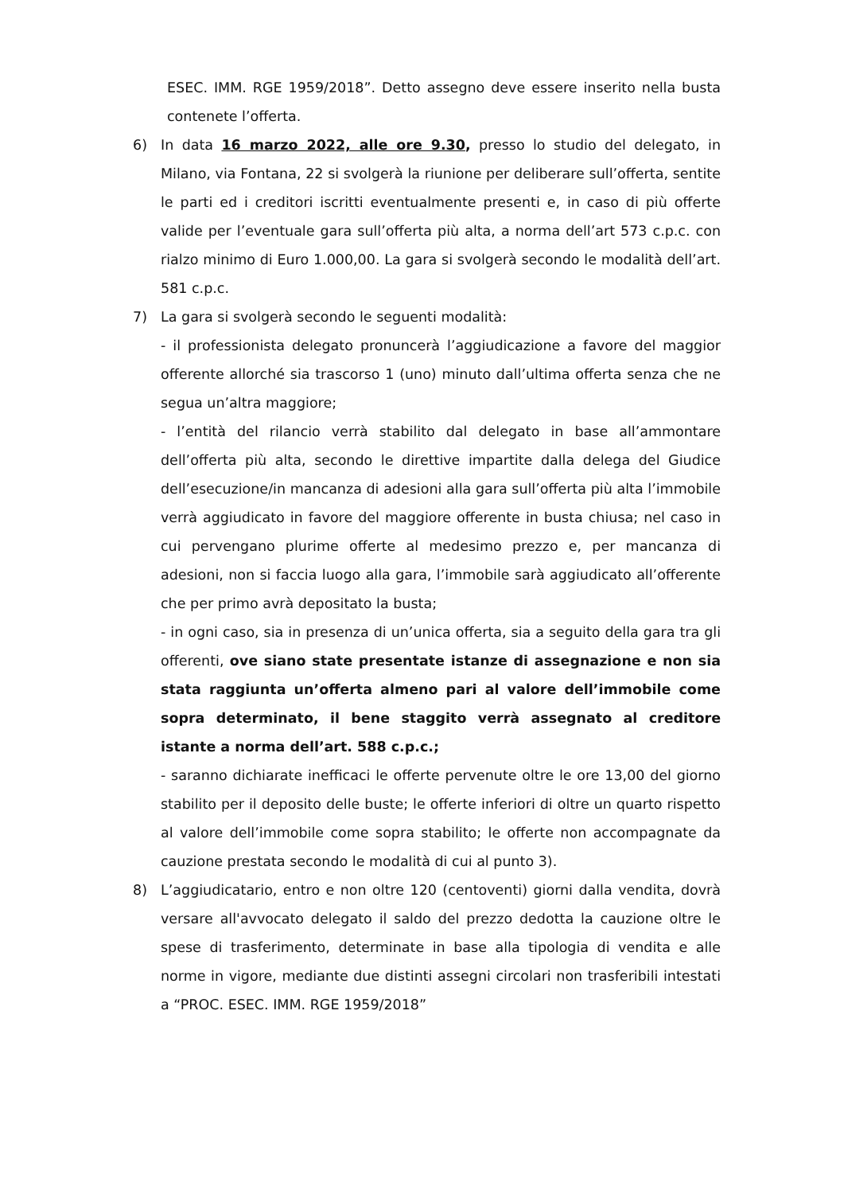ESEC. IMM. RGE 1959/2018”. Detto assegno deve essere inserito nella busta contenete l’offerta.
6) In data 16 marzo 2022, alle ore 9.30, presso lo studio del delegato, in Milano, via Fontana, 22 si svolgerà la riunione per deliberare sull’offerta, sentite le parti ed i creditori iscritti eventualmente presenti e, in caso di più offerte valide per l’eventuale gara sull’offerta più alta, a norma dell’art 573 c.p.c. con rialzo minimo di Euro 1.000,00. La gara si svolgerà secondo le modalità dell’art. 581 c.p.c.
7) La gara si svolgerà secondo le seguenti modalità:
- il professionista delegato pronuncerà l’aggiudicazione a favore del maggior offerente allorché sia trascorso 1 (uno) minuto dall’ultima offerta senza che ne segua un’altra maggiore;
- l’entità del rilancio verrà stabilito dal delegato in base all’ammontare dell’offerta più alta, secondo le direttive impartite dalla delega del Giudice dell’esecuzione/in mancanza di adesioni alla gara sull’offerta più alta l’immobile verrà aggiudicato in favore del maggiore offerente in busta chiusa; nel caso in cui pervengano plurime offerte al medesimo prezzo e, per mancanza di adesioni, non si faccia luogo alla gara, l’immobile sarà aggiudicato all’offerente che per primo avrà depositato la busta;
- in ogni caso, sia in presenza di un’unica offerta, sia a seguito della gara tra gli offerenti, ove siano state presentate istanze di assegnazione e non sia stata raggiunta un’offerta almeno pari al valore dell’immobile come sopra determinato, il bene staggito verrà assegnato al creditore istante a norma dell’art. 588 c.p.c.;
- saranno dichiarate inefficaci le offerte pervenute oltre le ore 13,00 del giorno stabilito per il deposito delle buste; le offerte inferiori di oltre un quarto rispetto al valore dell’immobile come sopra stabilito; le offerte non accompagnate da cauzione prestata secondo le modalità di cui al punto 3).
8) L’aggiudicatario, entro e non oltre 120 (centoventi) giorni dalla vendita, dovrà versare all'avvocato delegato il saldo del prezzo dedotta la cauzione oltre le spese di trasferimento, determinate in base alla tipologia di vendita e alle norme in vigore, mediante due distinti assegni circolari non trasferibili intestati a “PROC. ESEC. IMM. RGE 1959/2018”